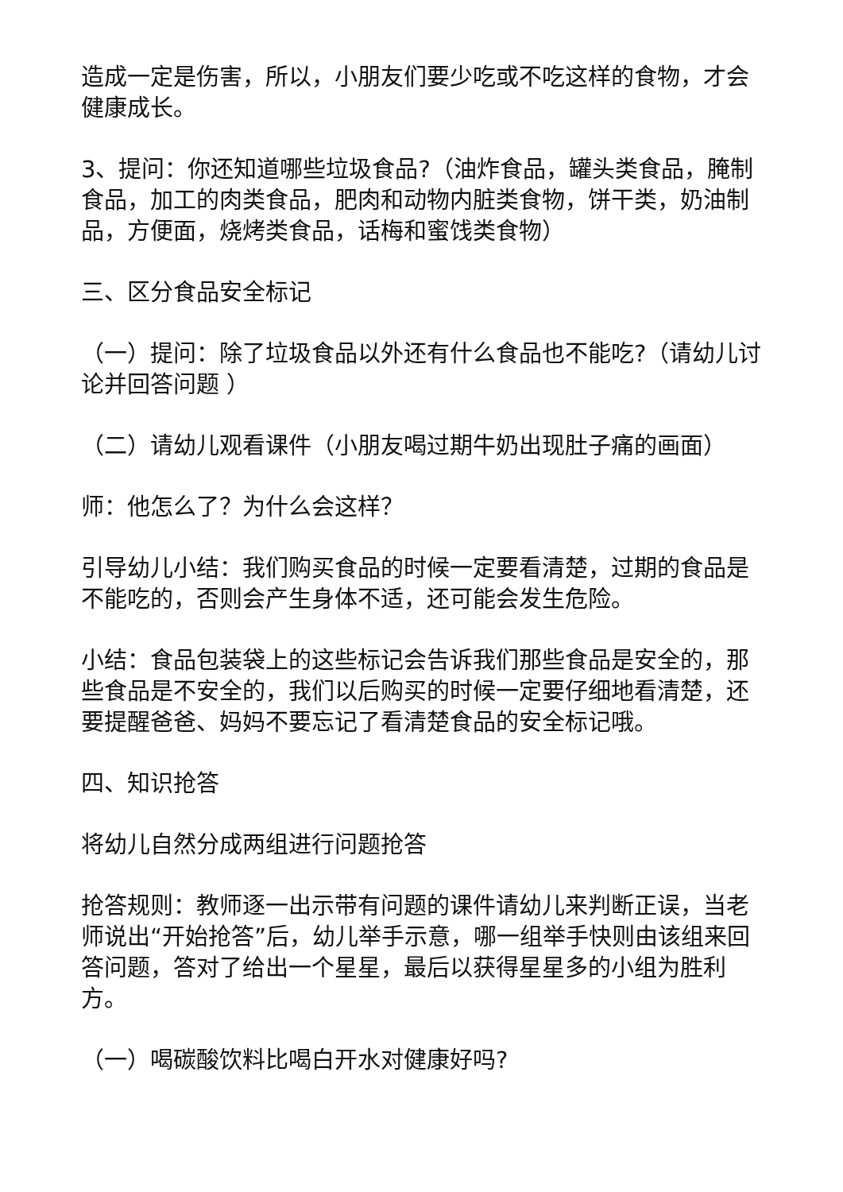造成一定是伤害，所以，小朋友们要少吃或不吃这样的食物，才会健康成长。
3、提问：你还知道哪些垃圾食品?（油炸食品，罐头类食品，腌制食品，加工的肉类食品，肥肉和动物内脏类食物，饼干类，奶油制品，方便面，烧烤类食品，话梅和蜜饯类食物）
三、区分食品安全标记
（一）提问：除了垃圾食品以外还有什么食品也不能吃?（请幼儿讨论并回答问题 ）
（二）请幼儿观看课件（小朋友喝过期牛奶出现肚子痛的画面）
师：他怎么了？为什么会这样？
引导幼儿小结：我们购买食品的时候一定要看清楚，过期的食品是不能吃的，否则会产生身体不适，还可能会发生危险。
小结：食品包装袋上的这些标记会告诉我们那些食品是安全的，那些食品是不安全的，我们以后购买的时候一定要仔细地看清楚，还要提醒爸爸、妈妈不要忘记了看清楚食品的安全标记哦。
四、知识抢答
将幼儿自然分成两组进行问题抢答
抢答规则：教师逐一出示带有问题的课件请幼儿来判断正误，当老师说出“开始抢答”后，幼儿举手示意，哪一组举手快则由该组来回答问题，答对了给出一个星星，最后以获得星星多的小组为胜利方。
（一）喝碳酸饮料比喝白开水对健康好吗?